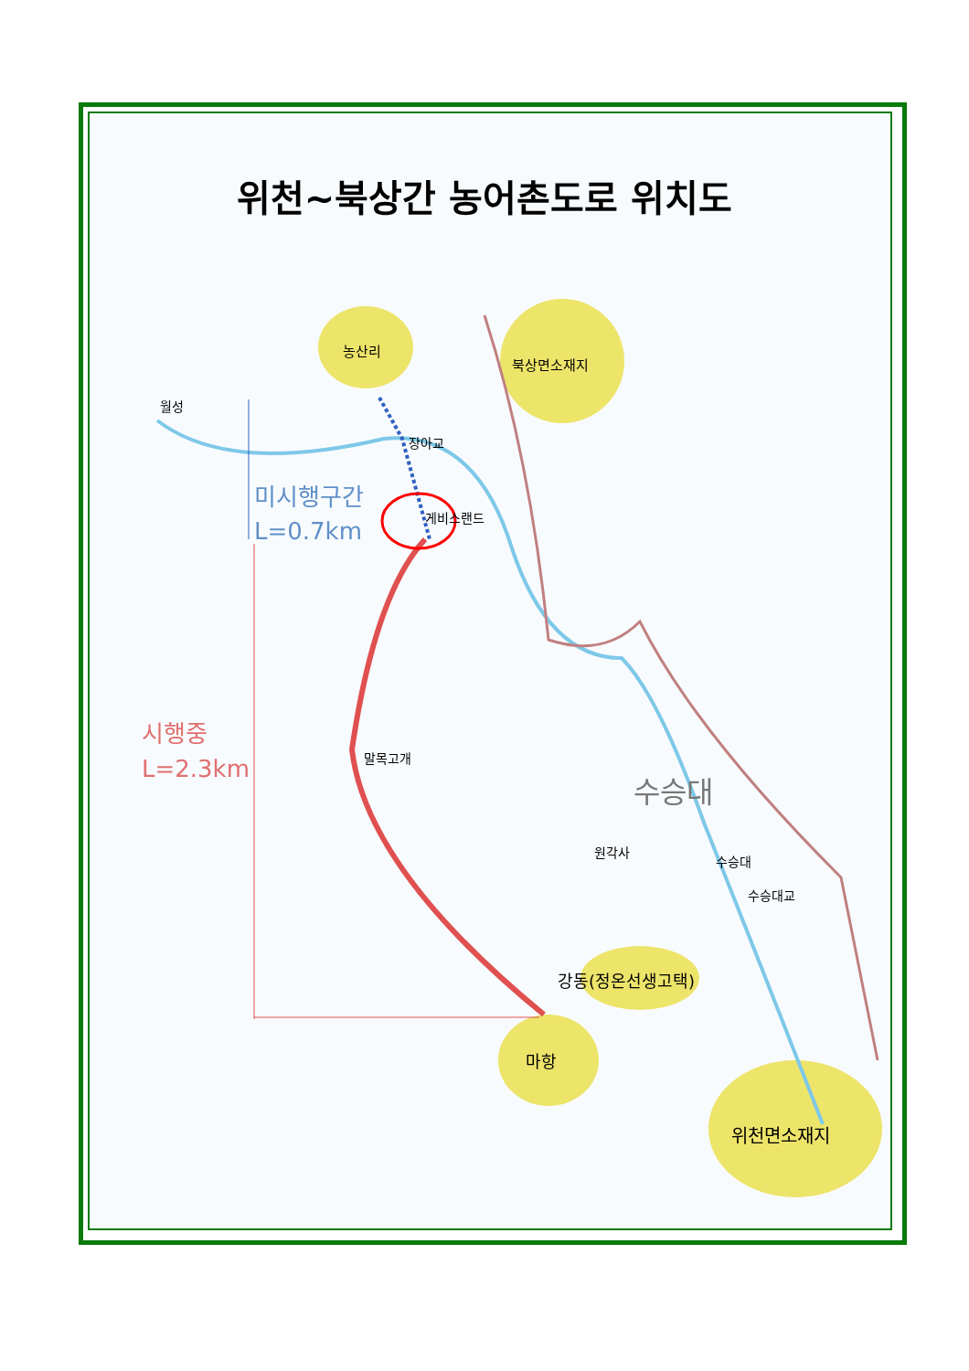농산리
북상면소재지
월성
장아교
미시행구간
L=0.7km
게비스랜드
시행중
L=2.3km
말목고개
수승대
원각사
수승대
수승대교
강동(정온선생고택)
마항
위천면소재지
위천~북상간 농어촌도로 위치도